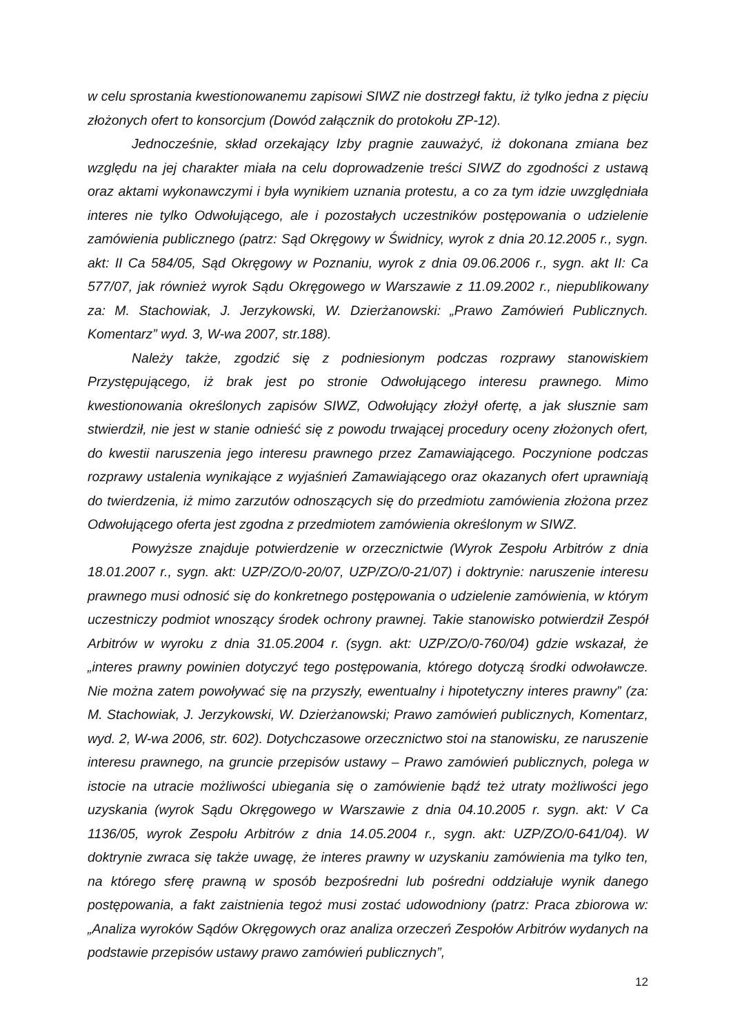w celu sprostania kwestionowanemu zapisowi SIWZ nie dostrzegł faktu, iż tylko jedna z pięciu złożonych ofert to konsorcjum (Dowód załącznik do protokołu ZP-12).
Jednocześnie, skład orzekający Izby pragnie zauważyć, iż dokonana zmiana bez względu na jej charakter miała na celu doprowadzenie treści SIWZ do zgodności z ustawą oraz aktami wykonawczymi i była wynikiem uznania protestu, a co za tym idzie uwzględniała interes nie tylko Odwołującego, ale i pozostałych uczestników postępowania o udzielenie zamówienia publicznego (patrz: Sąd Okręgowy w Świdnicy, wyrok z dnia 20.12.2005 r., sygn. akt: II Ca 584/05, Sąd Okręgowy w Poznaniu, wyrok z dnia 09.06.2006 r., sygn. akt II: Ca 577/07, jak również wyrok Sądu Okręgowego w Warszawie z 11.09.2002 r., niepublikowany za: M. Stachowiak, J. Jerzykowski, W. Dzierżanowski: „Prawo Zamówień Publicznych. Komentarz” wyd. 3, W-wa 2007, str.188).
Należy także, zgodzić się z podniesionym podczas rozprawy stanowiskiem Przystępującego, iż brak jest po stronie Odwołującego interesu prawnego. Mimo kwestionowania określonych zapisów SIWZ, Odwołujący złożył ofertę, a jak słusznie sam stwierdził, nie jest w stanie odnieść się z powodu trwającej procedury oceny złożonych ofert, do kwestii naruszenia jego interesu prawnego przez Zamawiającego. Poczynione podczas rozprawy ustalenia wynikające z wyjaśnień Zamawiającego oraz okazanych ofert uprawniają do twierdzenia, iż mimo zarzutów odnoszących się do przedmiotu zamówienia złożona przez Odwołującego oferta jest zgodna z przedmiotem zamówienia określonym w SIWZ.
Powyższe znajduje potwierdzenie w orzecznictwie (Wyrok Zespołu Arbitrów z dnia 18.01.2007 r., sygn. akt: UZP/ZO/0-20/07, UZP/ZO/0-21/07) i doktrynie: naruszenie interesu prawnego musi odnosić się do konkretnego postępowania o udzielenie zamówienia, w którym uczestniczy podmiot wnoszący środek ochrony prawnej. Takie stanowisko potwierdził Zespół Arbitrów w wyroku z dnia 31.05.2004 r. (sygn. akt: UZP/ZO/0-760/04) gdzie wskazał, że „interes prawny powinien dotyczyć tego postępowania, którego dotyczą środki odwoławcze. Nie można zatem powoływać się na przyszły, ewentualny i hipotetyczny interes prawny” (za: M. Stachowiak, J. Jerzykowski, W. Dzierżanowski; Prawo zamówień publicznych, Komentarz, wyd. 2, W-wa 2006, str. 602). Dotychczasowe orzecznictwo stoi na stanowisku, ze naruszenie interesu prawnego, na gruncie przepisów ustawy – Prawo zamówień publicznych, polega w istocie na utracie możliwości ubiegania się o zamówienie bądź też utraty możliwości jego uzyskania (wyrok Sądu Okręgowego w Warszawie z dnia 04.10.2005 r. sygn. akt: V Ca 1136/05, wyrok Zespołu Arbitrów z dnia 14.05.2004 r., sygn. akt: UZP/ZO/0-641/04). W doktrynie zwraca się także uwagę, że interes prawny w uzyskaniu zamówienia ma tylko ten, na którego sferę prawną w sposób bezpośredni lub pośredni oddziałuje wynik danego postępowania, a fakt zaistnienia tegoż musi zostać udowodniony (patrz: Praca zbiorowa w: „Analiza wyroków Sądów Okręgowych oraz analiza orzeczeń Zespołów Arbitrów wydanych na podstawie przepisów ustawy prawo zamówień publicznych”,
12